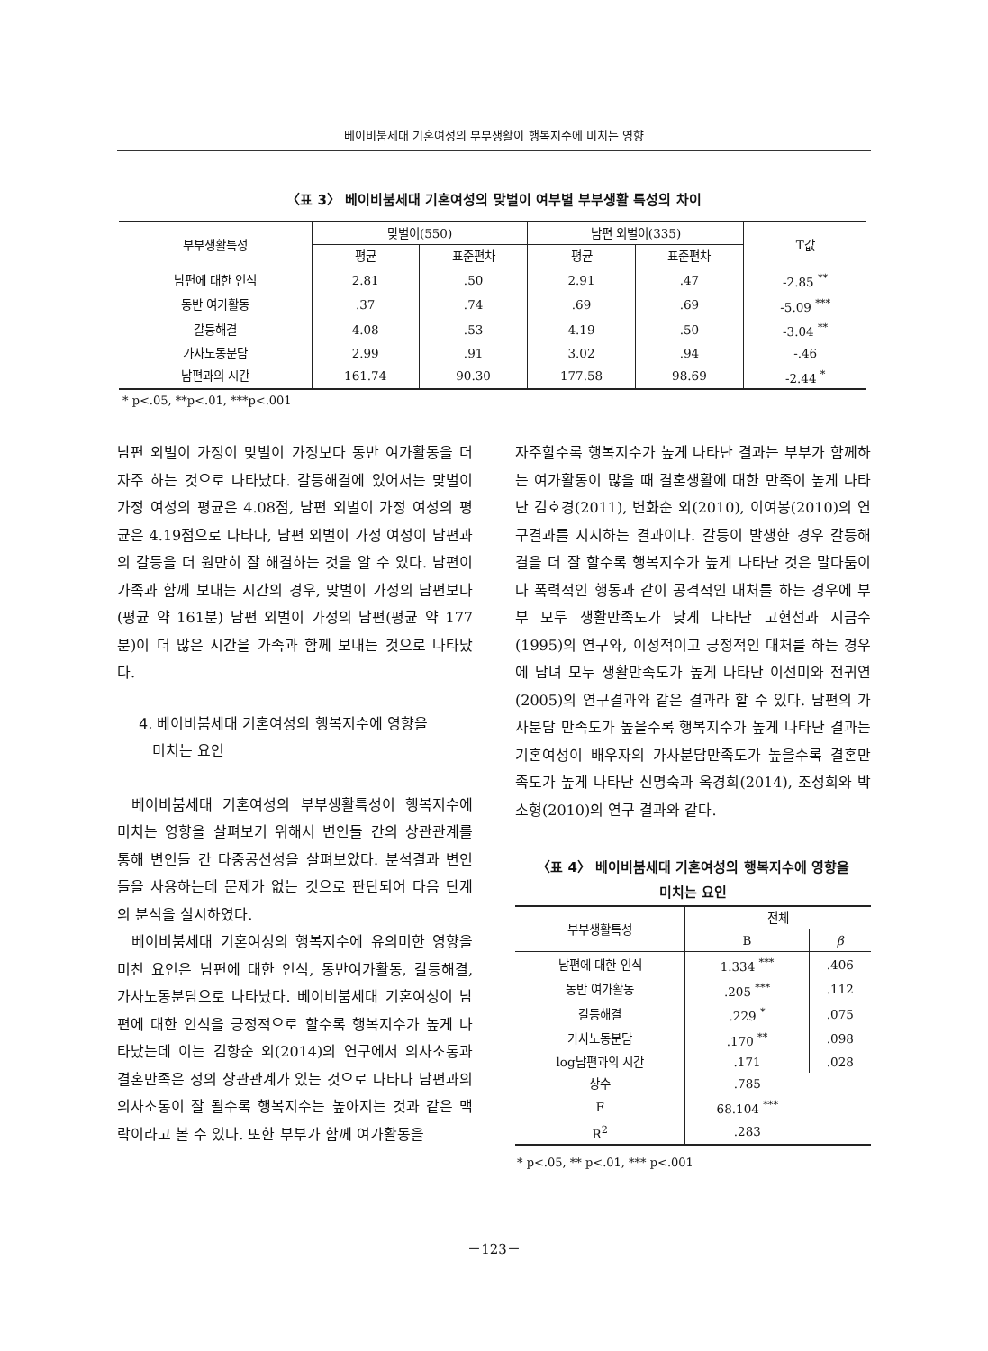베이비붐세대 기혼여성의 부부생활이 행복지수에 미치는 영향
〈표 3〉 베이비붐세대 기혼여성의 맞벌이 여부별 부부생활 특성의 차이
| 부부생활특성 | 맞벌이(550) | | 남편 외벌이(335) | | T값 |
| --- | --- | --- | --- | --- | --- |
| | 평균 | 표준편차 | 평균 | 표준편차 | |
| 남편에 대한 인식 | 2.81 | .50 | 2.91 | .47 | -2.85 <sup>**</sup> |
| 동반 여가활동 | .37 | .74 | .69 | .69 | -5.09 <sup>***</sup> |
| 갈등해결 | 4.08 | .53 | 4.19 | .50 | -3.04 <sup>**</sup> |
| 가사노동분담 | 2.99 | .91 | 3.02 | .94 | -.46 |
| 남편과의 시간 | 161.74 | 90.30 | 177.58 | 98.69 | -2.44 <sup>*</sup> |
* p<.05, **p<.01, ***p<.001
남편 외벌이 가정이 맞벌이 가정보다 동반 여가활동을 더 자주 하는 것으로 나타났다. 갈등해결에 있어서는 맞벌이 가정 여성의 평균은 4.08점, 남편 외벌이 가정 여성의 평균은 4.19점으로 나타나, 남편 외벌이 가정 여성이 남편과의 갈등을 더 원만히 잘 해결하는 것을 알 수 있다. 남편이 가족과 함께 보내는 시간의 경우, 맞벌이 가정의 남편보다(평균 약 161분) 남편 외벌이 가정의 남편(평균 약 177분)이 더 많은 시간을 가족과 함께 보내는 것으로 나타났다.
4. 베이비붐세대 기혼여성의 행복지수에 영향을
미치는 요인
베이비붐세대 기혼여성의 부부생활특성이 행복지수에 미치는 영향을 살펴보기 위해서 변인들 간의 상관관계를 통해 변인들 간 다중공선성을 살펴보았다. 분석결과 변인들을 사용하는데 문제가 없는 것으로 판단되어 다음 단계의 분석을 실시하였다.
베이비붐세대 기혼여성의 행복지수에 유의미한 영향을 미친 요인은 남편에 대한 인식, 동반여가활동, 갈등해결, 가사노동분담으로 나타났다. 베이비붐세대 기혼여성이 남편에 대한 인식을 긍정적으로 할수록 행복지수가 높게 나타났는데 이는 김향순 외(2014)의 연구에서 의사소통과 결혼만족은 정의 상관관계가 있는 것으로 나타나 남편과의 의사소통이 잘 될수록 행복지수는 높아지는 것과 같은 맥락이라고 볼 수 있다. 또한 부부가 함께 여가활동을
자주할수록 행복지수가 높게 나타난 결과는 부부가 함께하는 여가활동이 많을 때 결혼생활에 대한 만족이 높게 나타난 김호경(2011), 변화순 외(2010), 이여봉(2010)의 연구결과를 지지하는 결과이다. 갈등이 발생한 경우 갈등해결을 더 잘 할수록 행복지수가 높게 나타난 것은 말다툼이나 폭력적인 행동과 같이 공격적인 대처를 하는 경우에 부부 모두 생활만족도가 낮게 나타난 고현선과 지금수(1995)의 연구와, 이성적이고 긍정적인 대처를 하는 경우에 남녀 모두 생활만족도가 높게 나타난 이선미와 전귀연(2005)의 연구결과와 같은 결과라 할 수 있다. 남편의 가사분담 만족도가 높을수록 행복지수가 높게 나타난 결과는 기혼여성이 배우자의 가사분담만족도가 높을수록 결혼만족도가 높게 나타난 신명숙과 옥경희(2014), 조성희와 박소형(2010)의 연구 결과와 같다.
〈표 4〉 베이비붐세대 기혼여성의 행복지수에 영향을
미치는 요인
| 부부생활특성 | 전체 | |
| --- | --- | --- |
| | B | β |
| 남편에 대한 인식 | 1.334 <sup>***</sup> | .406 |
| 동반 여가활동 | .205 <sup>***</sup> | .112 |
| 갈등해결 | .229 <sup>*</sup> | .075 |
| 가사노동분담 | .170 <sup>**</sup> | .098 |
| log남편과의 시간 | .171 | .028 |
| 상수 | .785 | |
| F | 68.104 <sup>***</sup> | |
| R<sup>2</sup> | .283 | |
* p<.05, ** p<.01, *** p<.001
－123－